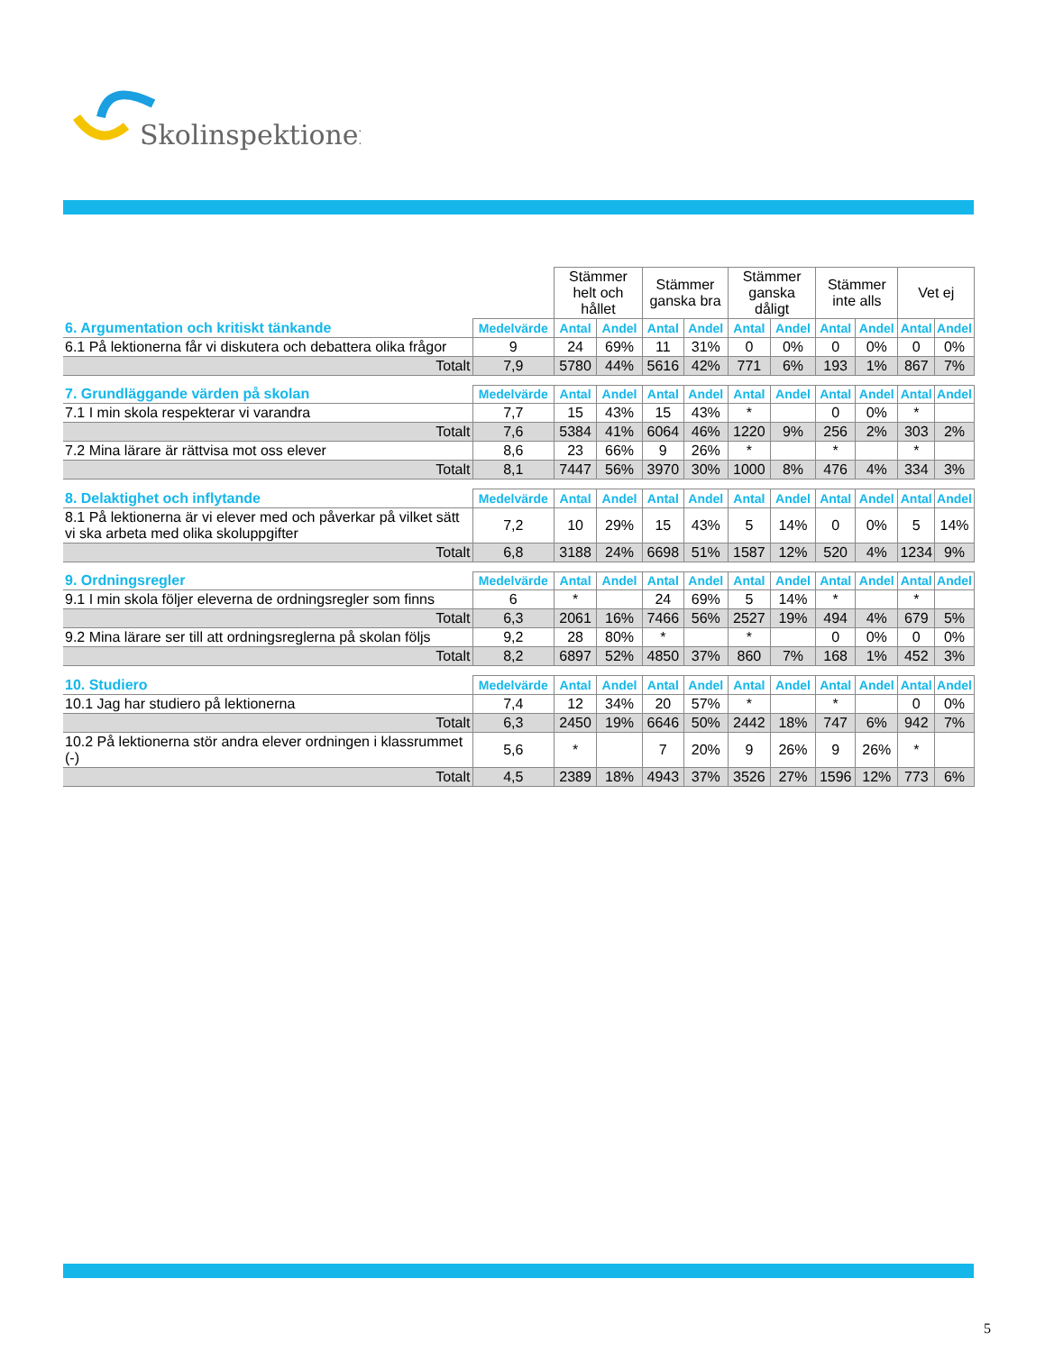Skolinspektionen
| | | Stämmer helt och hållet | | Stämmer ganska bra | | Stämmer ganska dåligt | | Stämmer inte alls | | Vet ej | |
| 6. Argumentation och kritiskt tänkande | Medelvärde | Antal | Andel | Antal | Andel | Antal | Andel | Antal | Andel | Antal | Andel |
| 6.1 På lektionerna får vi diskutera och debattera olika frågor | 9 | 24 | 69% | 11 | 31% | 0 | 0% | 0 | 0% | 0 | 0% |
| Totalt | 7,9 | 5780 | 44% | 5616 | 42% | 771 | 6% | 193 | 1% | 867 | 7% |
| 7. Grundläggande värden på skolan | Medelvärde | Antal | Andel | Antal | Andel | Antal | Andel | Antal | Andel | Antal | Andel |
| 7.1 I min skola respekterar vi varandra | 7,7 | 15 | 43% | 15 | 43% | * | | 0 | 0% | * | |
| Totalt | 7,6 | 5384 | 41% | 6064 | 46% | 1220 | 9% | 256 | 2% | 303 | 2% |
| 7.2 Mina lärare är rättvisa mot oss elever | 8,6 | 23 | 66% | 9 | 26% | * | | * | | * | |
| Totalt | 8,1 | 7447 | 56% | 3970 | 30% | 1000 | 8% | 476 | 4% | 334 | 3% |
| 8. Delaktighet och inflytande | Medelvärde | Antal | Andel | Antal | Andel | Antal | Andel | Antal | Andel | Antal | Andel |
| 8.1 På lektionerna är vi elever med och påverkar på vilket sätt vi ska arbeta med olika skoluppgifter | 7,2 | 10 | 29% | 15 | 43% | 5 | 14% | 0 | 0% | 5 | 14% |
| Totalt | 6,8 | 3188 | 24% | 6698 | 51% | 1587 | 12% | 520 | 4% | 1234 | 9% |
| 9. Ordningsregler | Medelvärde | Antal | Andel | Antal | Andel | Antal | Andel | Antal | Andel | Antal | Andel |
| 9.1 I min skola följer eleverna de ordningsregler som finns | 6 | * | | 24 | 69% | 5 | 14% | * | | * | |
| Totalt | 6,3 | 2061 | 16% | 7466 | 56% | 2527 | 19% | 494 | 4% | 679 | 5% |
| 9.2 Mina lärare ser till att ordningsreglerna på skolan följs | 9,2 | 28 | 80% | * | | * | | 0 | 0% | 0 | 0% |
| Totalt | 8,2 | 6897 | 52% | 4850 | 37% | 860 | 7% | 168 | 1% | 452 | 3% |
| 10. Studiero | Medelvärde | Antal | Andel | Antal | Andel | Antal | Andel | Antal | Andel | Antal | Andel |
| 10.1 Jag har studiero på lektionerna | 7,4 | 12 | 34% | 20 | 57% | * | | * | | 0 | 0% |
| Totalt | 6,3 | 2450 | 19% | 6646 | 50% | 2442 | 18% | 747 | 6% | 942 | 7% |
| 10.2 På lektionerna stör andra elever ordningen i klassrummet (-) | 5,6 | * | | 7 | 20% | 9 | 26% | 9 | 26% | * | |
| Totalt | 4,5 | 2389 | 18% | 4943 | 37% | 3526 | 27% | 1596 | 12% | 773 | 6% |
5